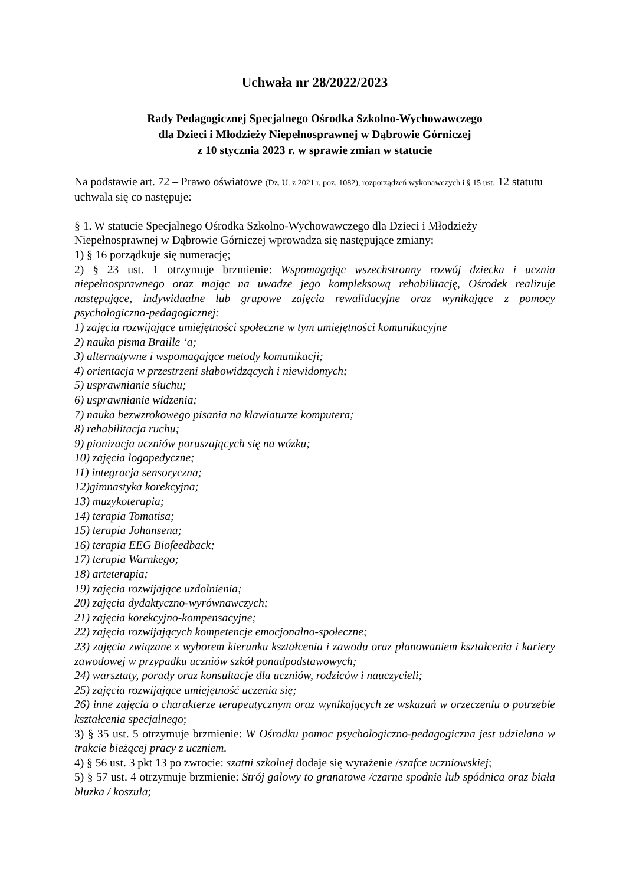Uchwała nr 28/2022/2023
Rady Pedagogicznej Specjalnego Ośrodka Szkolno-Wychowawczego
dla Dzieci i Młodzieży Niepełnosprawnej w Dąbrowie Górniczej
z 10 stycznia 2023 r. w sprawie zmian w statucie
Na podstawie art. 72 – Prawo oświatowe (Dz. U. z 2021 r. poz. 1082), rozporządzeń wykonawczych i § 15 ust. 12 statutu uchwala się co następuje:
§ 1. W statucie Specjalnego Ośrodka Szkolno-Wychowawczego dla Dzieci i Młodzieży Niepełnosprawnej w Dąbrowie Górniczej wprowadza się następujące zmiany:
1) § 16 porządkuje się numerację;
2) § 23 ust. 1 otrzymuje brzmienie: Wspomagając wszechstronny rozwój dziecka i ucznia niepełnosprawnego oraz mając na uwadze jego kompleksową rehabilitację, Ośrodek realizuje następujące, indywidualne lub grupowe zajęcia rewalidacyjne oraz wynikające z pomocy psychologiczno-pedagogicznej:
1) zajęcia rozwijające umiejętności społeczne w tym umiejętności komunikacyjne
2) nauka pisma Braille ‘a;
3) alternatywne i wspomagające metody komunikacji;
4) orientacja w przestrzeni słabowidzących i niewidomych;
5) usprawnianie słuchu;
6) usprawnianie widzenia;
7) nauka bezwzrokowego pisania na klawiaturze komputera;
8) rehabilitacja ruchu;
9) pionizacja uczniów poruszających się na wózku;
10) zajęcia logopedyczne;
11) integracja sensoryczna;
12)gimnastyka korekcyjna;
13) muzykoterapia;
14) terapia Tomatisa;
15) terapia Johansena;
16) terapia EEG Biofeedback;
17) terapia Warnkego;
18) arteterapia;
19) zajęcia rozwijające uzdolnienia;
20) zajęcia dydaktyczno-wyrównawczych;
21) zajęcia korekcyjno-kompensacyjne;
22) zajęcia rozwijających kompetencje emocjonalno-społeczne;
23) zajęcia związane z wyborem kierunku kształcenia i zawodu oraz planowaniem kształcenia i kariery zawodowej w przypadku uczniów szkół ponadpodstawowych;
24) warsztaty, porady oraz konsultacje dla uczniów, rodziców i nauczycieli;
25) zajęcia rozwijające umiejętność uczenia się;
26) inne zajęcia o charakterze terapeutycznym oraz wynikających ze wskazań w orzeczeniu o potrzebie kształcenia specjalnego;
3) § 35 ust. 5 otrzymuje brzmienie: W Ośrodku pomoc psychologiczno-pedagogiczna jest udzielana w trakcie bieżącej pracy z uczniem.
4) § 56 ust. 3 pkt 13 po zwrocie: szatni szkolnej dodaje się wyrażenie /szafce uczniowskiej;
5) § 57 ust. 4 otrzymuje brzmienie: Strój galowy to granatowe /czarne spodnie lub spódnica oraz biała bluzka / koszula;